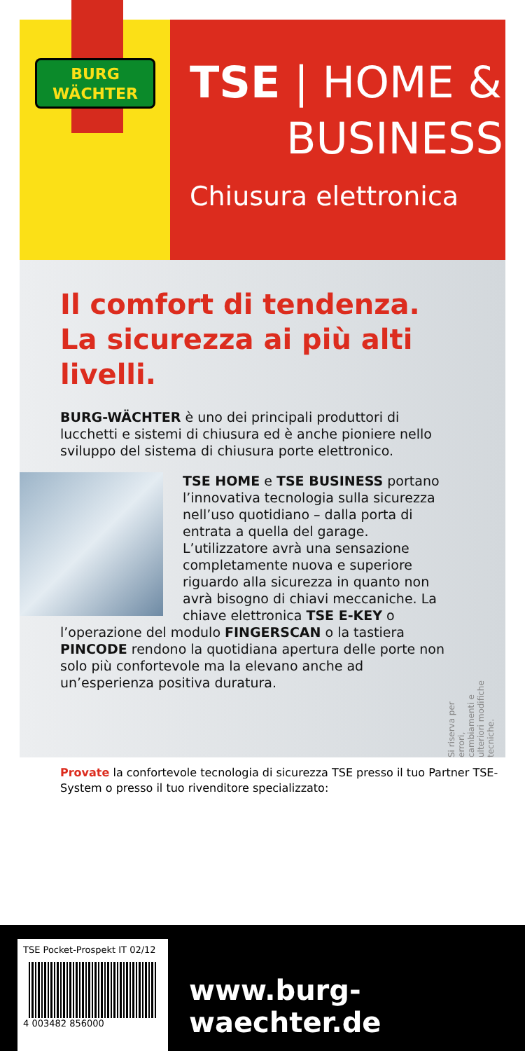BURG
WÄCHTER
TSE | HOME &
BUSINESS
Chiusura elettronica
Il comfort di tendenza.
La sicurezza ai più alti livelli.
BURG-WÄCHTER è uno dei principali produttori di lucchetti e sistemi di chiusura ed è anche pioniere nello sviluppo del sistema di chiusura porte elettronico.
TSE HOME e TSE BUSINESS portano l’innovativa tecnologia sulla sicurezza nell’uso quotidiano – dalla porta di entrata a quella del garage. L’utilizzatore avrà una sensazione completamente nuova e superiore riguardo alla sicurezza in quanto non avrà bisogno di chiavi meccaniche. La chiave elettronica TSE E-KEY o l’operazione del modulo FINGERSCAN o la tastiera PINCODE rendono la quotidiana apertura delle porte non solo più confortevole ma la elevano anche ad un’esperienza positiva duratura.
Si riserva per errori, cambiamenti e ulteriori modifiche tecniche.
Provate la confortevole tecnologia di sicurezza TSE presso il tuo Partner TSE-System o presso il tuo rivenditore specializzato:
TSE Pocket-Prospekt IT 02/12
4 003482 856000
www.burg-waechter.de